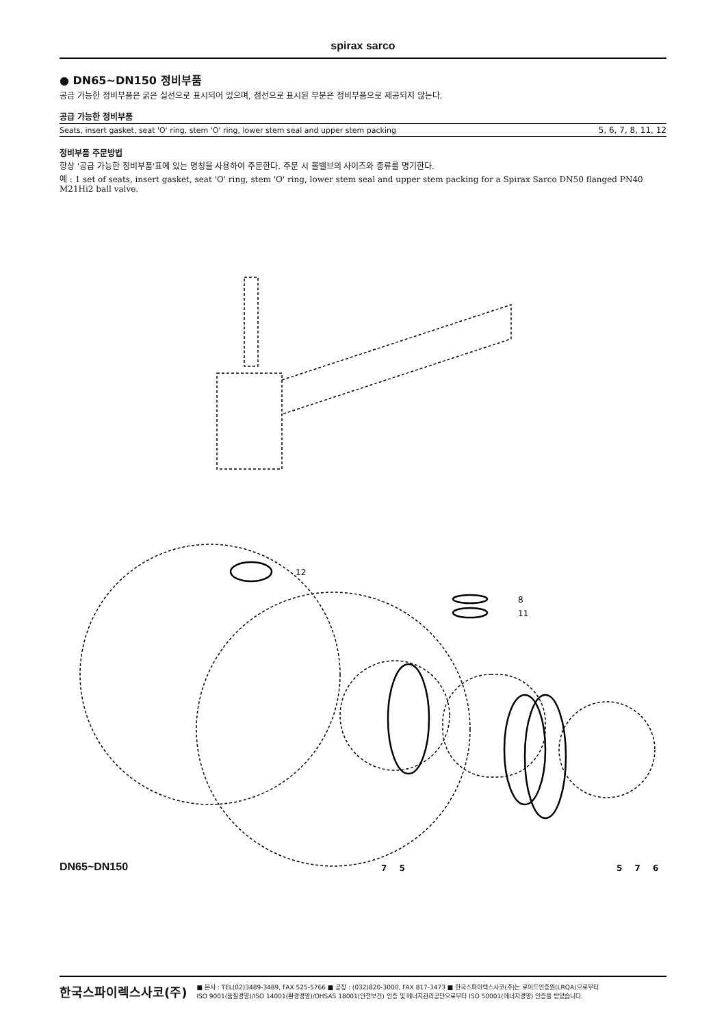spirax sarco
● DN65~DN150 정비부품
공급 가능한 정비부품은 굵은 실선으로 표시되어 있으며, 점선으로 표시된 부분은 정비부품으로 제공되지 않는다.
공급 가능한 정비부품
| Seats, insert gasket, seat 'O' ring, stem 'O' ring, lower stem seal and upper stem packing | 5, 6, 7, 8, 11, 12 |
정비부품 주문방법
항상 '공급 가능한 정비부품'표에 있는 명칭을 사용하여 주문한다. 주문 시 볼밸브의 사이즈와 종류를 명기한다.
예 : 1 set of seats, insert gasket, seat 'O' ring, stem 'O' ring, lower stem seal and upper stem packing for a Spirax Sarco DN50 flanged PN40 M21Hi2 ball valve.
12
8
11
DN65~DN150 7 5 5 7 6
한국스파이렉스사코(주)
■ 본사 : TEL(02)3489-3489, FAX 525-5766 ■ 공장 : (032)820-3000, FAX 817-3473 ■ 한국스파이렉스사코(주)는 로이드인증원(LRQA)으로부터
ISO 9001(품질경영)/ISO 14001(환경경영)/OHSAS 18001(안전보건) 인증 및 에너지관리공단으로부터 ISO 50001(에너지경영) 인증을 받았습니다.